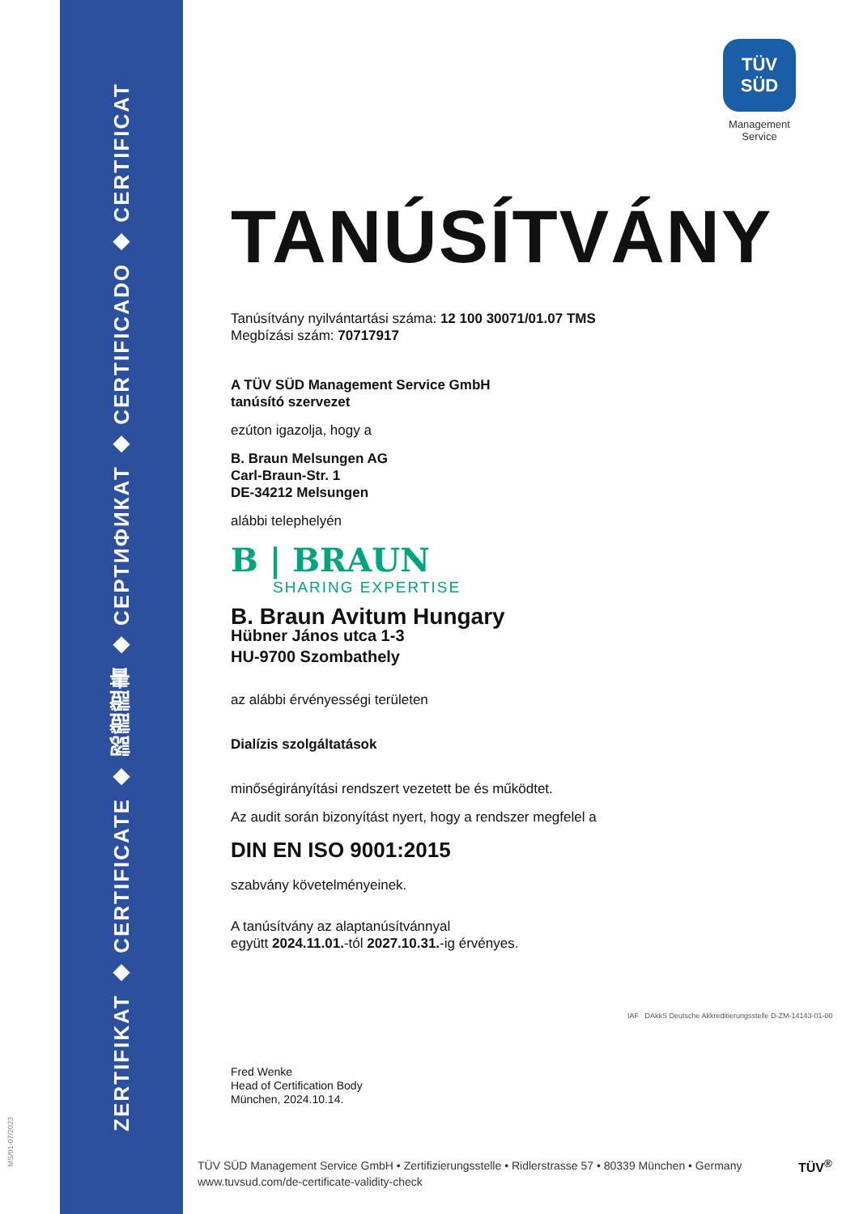ZERTIFIKAT ◆ CERTIFICATE ◆ 認證證書 ◆ СЕРТИФИКАТ ◆ CERTIFICADO ◆ CERTIFICAT
MS/01-07/2023
TÜV
SÜD
Management Service
TANÚSÍTVÁNY
Tanúsítvány nyilvántartási száma: 12 100 30071/01.07 TMS
Megbízási szám: 70717917
A TÜV SÜD Management Service GmbH
tanúsító szervezet
ezúton igazolja, hogy a
B. Braun Melsungen AG
Carl-Braun-Str. 1
DE-34212 Melsungen
alábbi telephelyén
B | BRAUN
SHARING EXPERTISE
B. Braun Avitum Hungary
Hübner János utca 1-3
HU-9700 Szombathely
az alábbi érvényességi területen
Dialízis szolgáltatások
minőségirányítási rendszert vezetett be és működtet.
Az audit során bizonyítást nyert, hogy a rendszer megfelel a
DIN EN ISO 9001:2015
szabvány követelményeinek.
A tanúsítvány az alaptanúsítvánnyal
együtt 2024.11.01.-tól 2027.10.31.-ig érvényes.
Fred Wenke
Head of Certification Body
München, 2024.10.14.
IAF DAkkS Deutsche Akkreditierungsstelle D-ZM-14143-01-00
TÜV SÜD Management Service GmbH • Zertifizierungsstelle • Ridlerstrasse 57 • 80339 München • Germany
www.tuvsud.com/de-certificate-validity-check
TÜV<sup>®</sup>